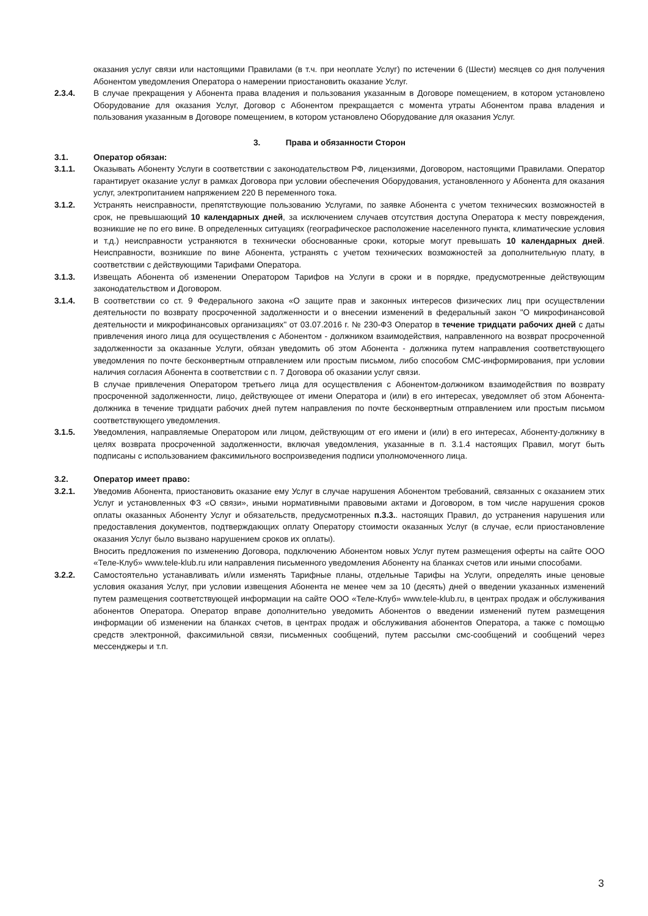оказания услуг связи или настоящими Правилами (в т.ч. при неоплате Услуг) по истечении 6 (Шести) месяцев со дня получения Абонентом уведомления Оператора о намерении приостановить оказание Услуг.
2.3.4. В случае прекращения у Абонента права владения и пользования указанным в Договоре помещением, в котором установлено Оборудование для оказания Услуг, Договор с Абонентом прекращается с момента утраты Абонентом права владения и пользования указанным в Договоре помещением, в котором установлено Оборудование для оказания Услуг.
3. Права и обязанности Сторон
3.1. Оператор обязан:
3.1.1. Оказывать Абоненту Услуги в соответствии с законодательством РФ, лицензиями, Договором, настоящими Правилами. Оператор гарантирует оказание услуг в рамках Договора при условии обеспечения Оборудования, установленного у Абонента для оказания услуг, электропитанием напряжением 220 В переменного тока.
3.1.2. Устранять неисправности, препятствующие пользованию Услугами, по заявке Абонента с учетом технических возможностей в срок, не превышающий 10 календарных дней, за исключением случаев отсутствия доступа Оператора к месту повреждения, возникшие не по его вине. В определенных ситуациях (географическое расположение населенного пункта, климатические условия и т.д.) неисправности устраняются в технически обоснованные сроки, которые могут превышать 10 календарных дней. Неисправности, возникшие по вине Абонента, устранять с учетом технических возможностей за дополнительную плату, в соответствии с действующими Тарифами Оператора.
3.1.3. Извещать Абонента об изменении Оператором Тарифов на Услуги в сроки и в порядке, предусмотренные действующим законодательством и Договором.
3.1.4. В соответствии со ст. 9 Федерального закона «О защите прав и законных интересов физических лиц при осуществлении деятельности по возврату просроченной задолженности и о внесении изменений в федеральный закон "О микрофинансовой деятельности и микрофинансовых организациях" от 03.07.2016 г. № 230-ФЗ Оператор в течение тридцати рабочих дней с даты привлечения иного лица для осуществления с Абонентом - должником взаимодействия, направленного на возврат просроченной задолженности за оказанные Услуги, обязан уведомить об этом Абонента - должника путем направления соответствующего уведомления по почте бесконвертным отправлением или простым письмом, либо способом СМС-информирования, при условии наличия согласия Абонента в соответствии с п. 7 Договора об оказании услуг связи.
В случае привлечения Оператором третьего лица для осуществления с Абонентом-должником взаимодействия по возврату просроченной задолженности, лицо, действующее от имени Оператора и (или) в его интересах, уведомляет об этом Абонента-должника в течение тридцати рабочих дней путем направления по почте бесконвертным отправлением или простым письмом соответствующего уведомления.
3.1.5. Уведомления, направляемые Оператором или лицом, действующим от его имени и (или) в его интересах, Абоненту-должнику в целях возврата просроченной задолженности, включая уведомления, указанные в п. 3.1.4 настоящих Правил, могут быть подписаны с использованием факсимильного воспроизведения подписи уполномоченного лица.
3.2. Оператор имеет право:
3.2.1. Уведомив Абонента, приостановить оказание ему Услуг в случае нарушения Абонентом требований, связанных с оказанием этих Услуг и установленных ФЗ «О связи», иными нормативными правовыми актами и Договором, в том числе нарушения сроков оплаты оказанных Абоненту Услуг и обязательств, предусмотренных п.3.3.. настоящих Правил, до устранения нарушения или предоставления документов, подтверждающих оплату Оператору стоимости оказанных Услуг (в случае, если приостановление оказания Услуг было вызвано нарушением сроков их оплаты).
Вносить предложения по изменению Договора, подключению Абонентом новых Услуг путем размещения оферты на сайте ООО «Теле-Клуб» www.tele-klub.ru или направления письменного уведомления Абоненту на бланках счетов или иными способами.
3.2.2. Самостоятельно устанавливать и/или изменять Тарифные планы, отдельные Тарифы на Услуги, определять иные ценовые условия оказания Услуг, при условии извещения Абонента не менее чем за 10 (десять) дней о введении указанных изменений путем размещения соответствующей информации на сайте ООО «Теле-Клуб» www.tele-klub.ru, в центрах продаж и обслуживания абонентов Оператора. Оператор вправе дополнительно уведомить Абонентов о введении изменений путем размещения информации об изменении на бланках счетов, в центрах продаж и обслуживания абонентов Оператора, а также с помощью средств электронной, факсимильной связи, письменных сообщений, путем рассылки смс-сообщений и сообщений через мессенджеры и т.п.
3